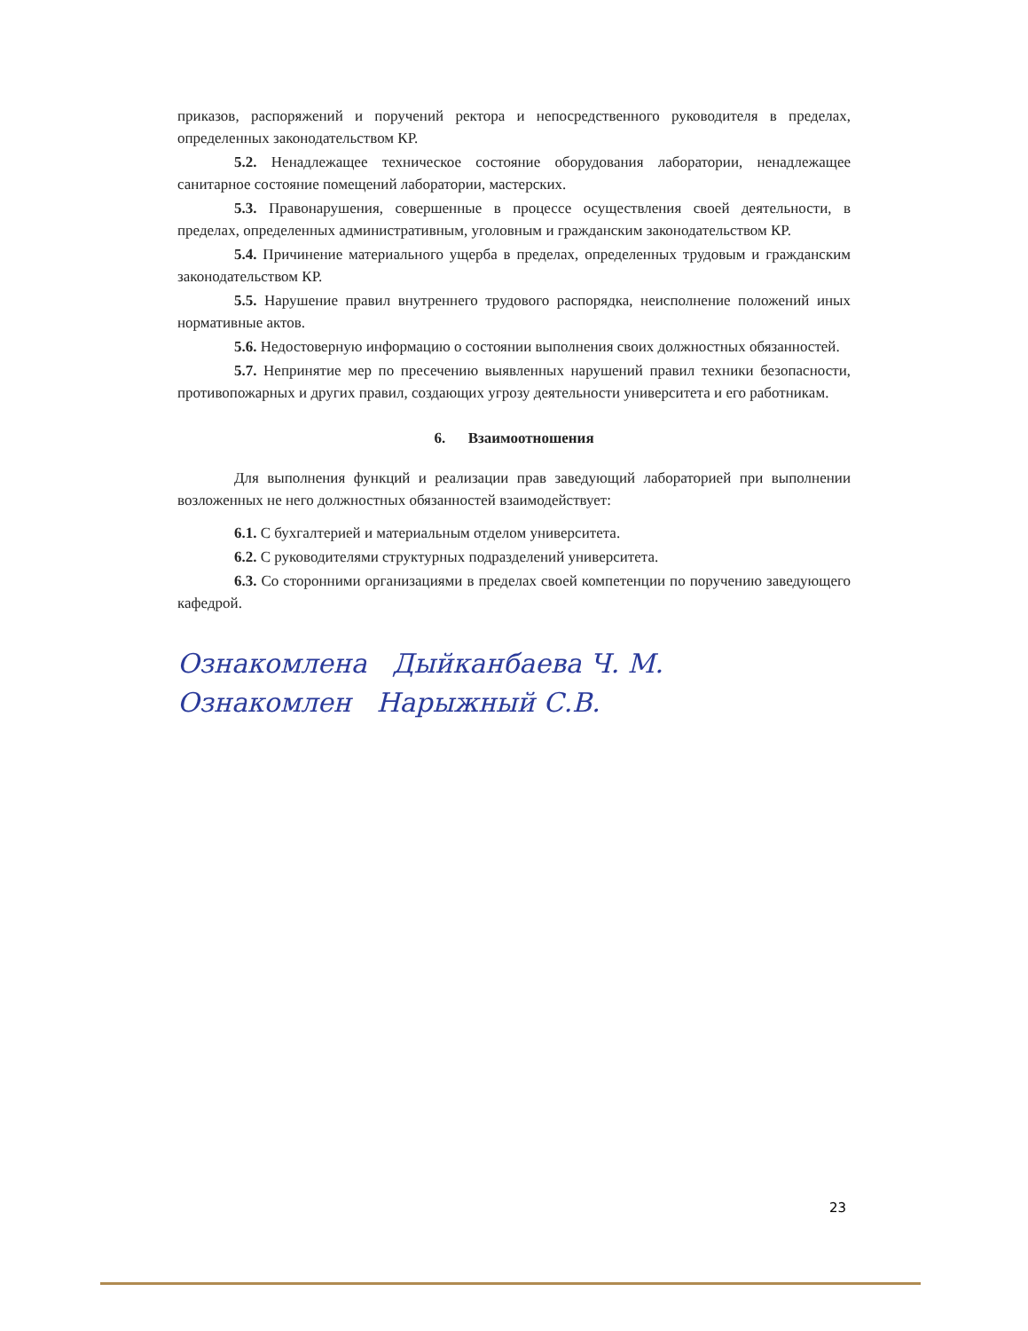приказов, распоряжений и поручений ректора и непосредственного руководителя в пределах, определенных законодательством КР.
5.2. Ненадлежащее техническое состояние оборудования лаборатории, ненадлежащее санитарное состояние помещений лаборатории, мастерских.
5.3. Правонарушения, совершенные в процессе осуществления своей деятельности, в пределах, определенных административным, уголовным и гражданским законодательством КР.
5.4. Причинение материального ущерба в пределах, определенных трудовым и гражданским законодательством КР.
5.5. Нарушение правил внутреннего трудового распорядка, неисполнение положений иных нормативные актов.
5.6. Недостоверную информацию о состоянии выполнения своих должностных обязанностей.
5.7. Непринятие мер по пресечению выявленных нарушений правил техники безопасности, противопожарных и других правил, создающих угрозу деятельности университета и его работникам.
6. Взаимоотношения
Для выполнения функций и реализации прав заведующий лабораторией при выполнении возложенных не него должностных обязанностей взаимодействует:
6.1. С бухгалтерией и материальным отделом университета.
6.2. С руководителями структурных подразделений университета.
6.3. Со сторонними организациями в пределах своей компетенции по поручению заведующего кафедрой.
Ознакомлена Дыйканбаева Ч. М.
Ознакомлен Нарыжный С.В.
23